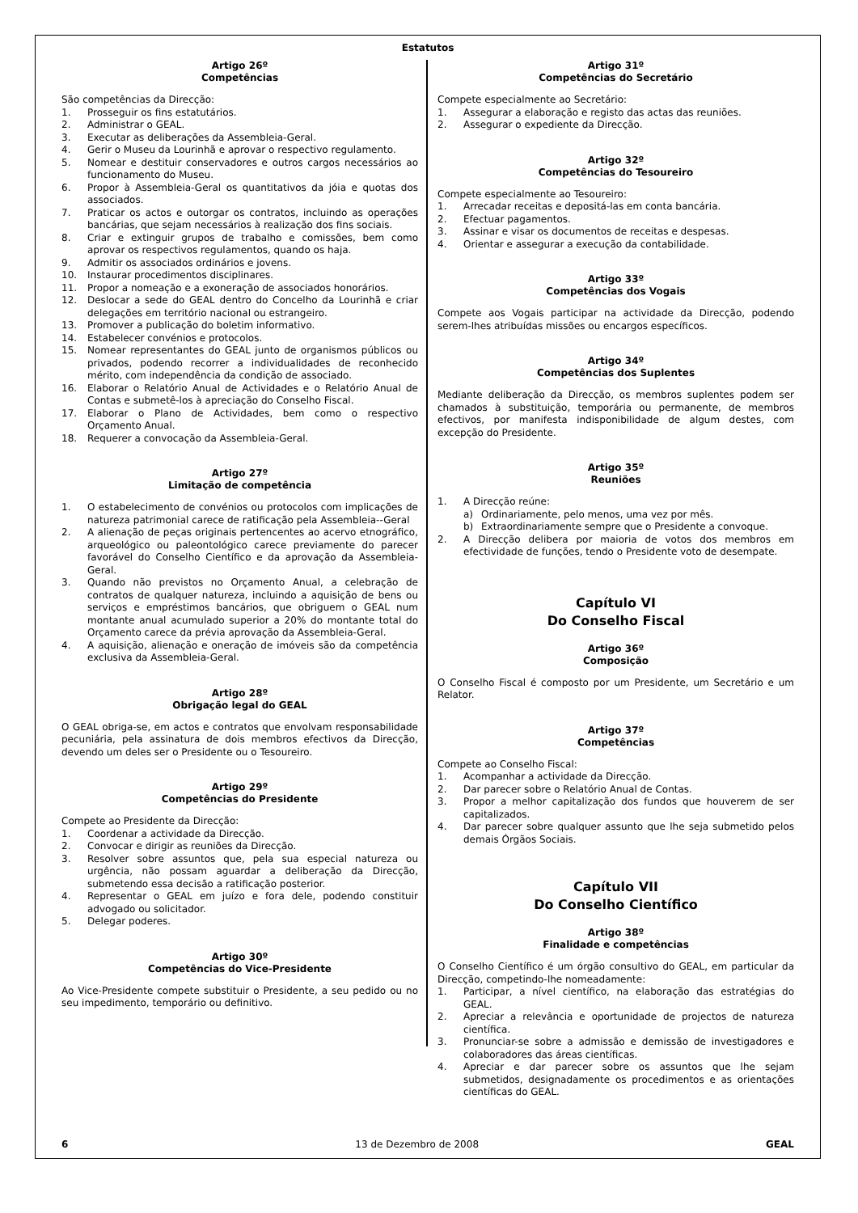Estatutos
Artigo 26º
Competências
São competências da Direcção:
1. Prosseguir os fins estatutários.
2. Administrar o GEAL.
3. Executar as deliberações da Assembleia-Geral.
4. Gerir o Museu da Lourinhã e aprovar o respectivo regulamento.
5. Nomear e destituir conservadores e outros cargos necessários ao funcionamento do Museu.
6. Propor à Assembleia-Geral os quantitativos da jóia e quotas dos associados.
7. Praticar os actos e outorgar os contratos, incluindo as operações bancárias, que sejam necessários à realização dos fins sociais.
8. Criar e extinguir grupos de trabalho e comissões, bem como aprovar os respectivos regulamentos, quando os haja.
9. Admitir os associados ordinários e jovens.
10. Instaurar procedimentos disciplinares.
11. Propor a nomeação e a exoneração de associados honorários.
12. Deslocar a sede do GEAL dentro do Concelho da Lourinhã e criar delegações em território nacional ou estrangeiro.
13. Promover a publicação do boletim informativo.
14. Estabelecer convénios e protocolos.
15. Nomear representantes do GEAL junto de organismos públicos ou privados, podendo recorrer a individualidades de reconhecido mérito, com independência da condição de associado.
16. Elaborar o Relatório Anual de Actividades e o Relatório Anual de Contas e submetê-los à apreciação do Conselho Fiscal.
17. Elaborar o Plano de Actividades, bem como o respectivo Orçamento Anual.
18. Requerer a convocação da Assembleia-Geral.
Artigo 27º
Limitação de competência
1. O estabelecimento de convénios ou protocolos com implicações de natureza patrimonial carece de ratificação pela Assembleia--Geral
2. A alienação de peças originais pertencentes ao acervo etnográfico, arqueológico ou paleontológico carece previamente do parecer favorável do Conselho Científico e da aprovação da Assembleia-Geral.
3. Quando não previstos no Orçamento Anual, a celebração de contratos de qualquer natureza, incluindo a aquisição de bens ou serviços e empréstimos bancários, que obriguem o GEAL num montante anual acumulado superior a 20% do montante total do Orçamento carece da prévia aprovação da Assembleia-Geral.
4. A aquisição, alienação e oneração de imóveis são da competência exclusiva da Assembleia-Geral.
Artigo 28º
Obrigação legal do GEAL
O GEAL obriga-se, em actos e contratos que envolvam responsabilidade pecuniária, pela assinatura de dois membros efectivos da Direcção, devendo um deles ser o Presidente ou o Tesoureiro.
Artigo 29º
Competências do Presidente
Compete ao Presidente da Direcção:
1. Coordenar a actividade da Direcção.
2. Convocar e dirigir as reuniões da Direcção.
3. Resolver sobre assuntos que, pela sua especial natureza ou urgência, não possam aguardar a deliberação da Direcção, submetendo essa decisão a ratificação posterior.
4. Representar o GEAL em juízo e fora dele, podendo constituir advogado ou solicitador.
5. Delegar poderes.
Artigo 30º
Competências do Vice-Presidente
Ao Vice-Presidente compete substituir o Presidente, a seu pedido ou no seu impedimento, temporário ou definitivo.
Artigo 31º
Competências do Secretário
Compete especialmente ao Secretário:
1. Assegurar a elaboração e registo das actas das reuniões.
2. Assegurar o expediente da Direcção.
Artigo 32º
Competências do Tesoureiro
Compete especialmente ao Tesoureiro:
1. Arrecadar receitas e depositá-las em conta bancária.
2. Efectuar pagamentos.
3. Assinar e visar os documentos de receitas e despesas.
4. Orientar e assegurar a execução da contabilidade.
Artigo 33º
Competências dos Vogais
Compete aos Vogais participar na actividade da Direcção, podendo serem-lhes atribuídas missões ou encargos específicos.
Artigo 34º
Competências dos Suplentes
Mediante deliberação da Direcção, os membros suplentes podem ser chamados à substituição, temporária ou permanente, de membros efectivos, por manifesta indisponibilidade de algum destes, com excepção do Presidente.
Artigo 35º
Reuniões
1. A Direcção reúne:
a) Ordinariamente, pelo menos, uma vez por mês.
b) Extraordinariamente sempre que o Presidente a convoque.
2. A Direcção delibera por maioria de votos dos membros em efectividade de funções, tendo o Presidente voto de desempate.
Capítulo VI
Do Conselho Fiscal
Artigo 36º
Composição
O Conselho Fiscal é composto por um Presidente, um Secretário e um Relator.
Artigo 37º
Competências
Compete ao Conselho Fiscal:
1. Acompanhar a actividade da Direcção.
2. Dar parecer sobre o Relatório Anual de Contas.
3. Propor a melhor capitalização dos fundos que houverem de ser capitalizados.
4. Dar parecer sobre qualquer assunto que lhe seja submetido pelos demais Órgãos Sociais.
Capítulo VII
Do Conselho Científico
Artigo 38º
Finalidade e competências
O Conselho Científico é um órgão consultivo do GEAL, em particular da Direcção, competindo-lhe nomeadamente:
1. Participar, a nível científico, na elaboração das estratégias do GEAL.
2. Apreciar a relevância e oportunidade de projectos de natureza científica.
3. Pronunciar-se sobre a admissão e demissão de investigadores e colaboradores das áreas científicas.
4. Apreciar e dar parecer sobre os assuntos que lhe sejam submetidos, designadamente os procedimentos e as orientações científicas do GEAL.
6 13 de Dezembro de 2008 GEAL